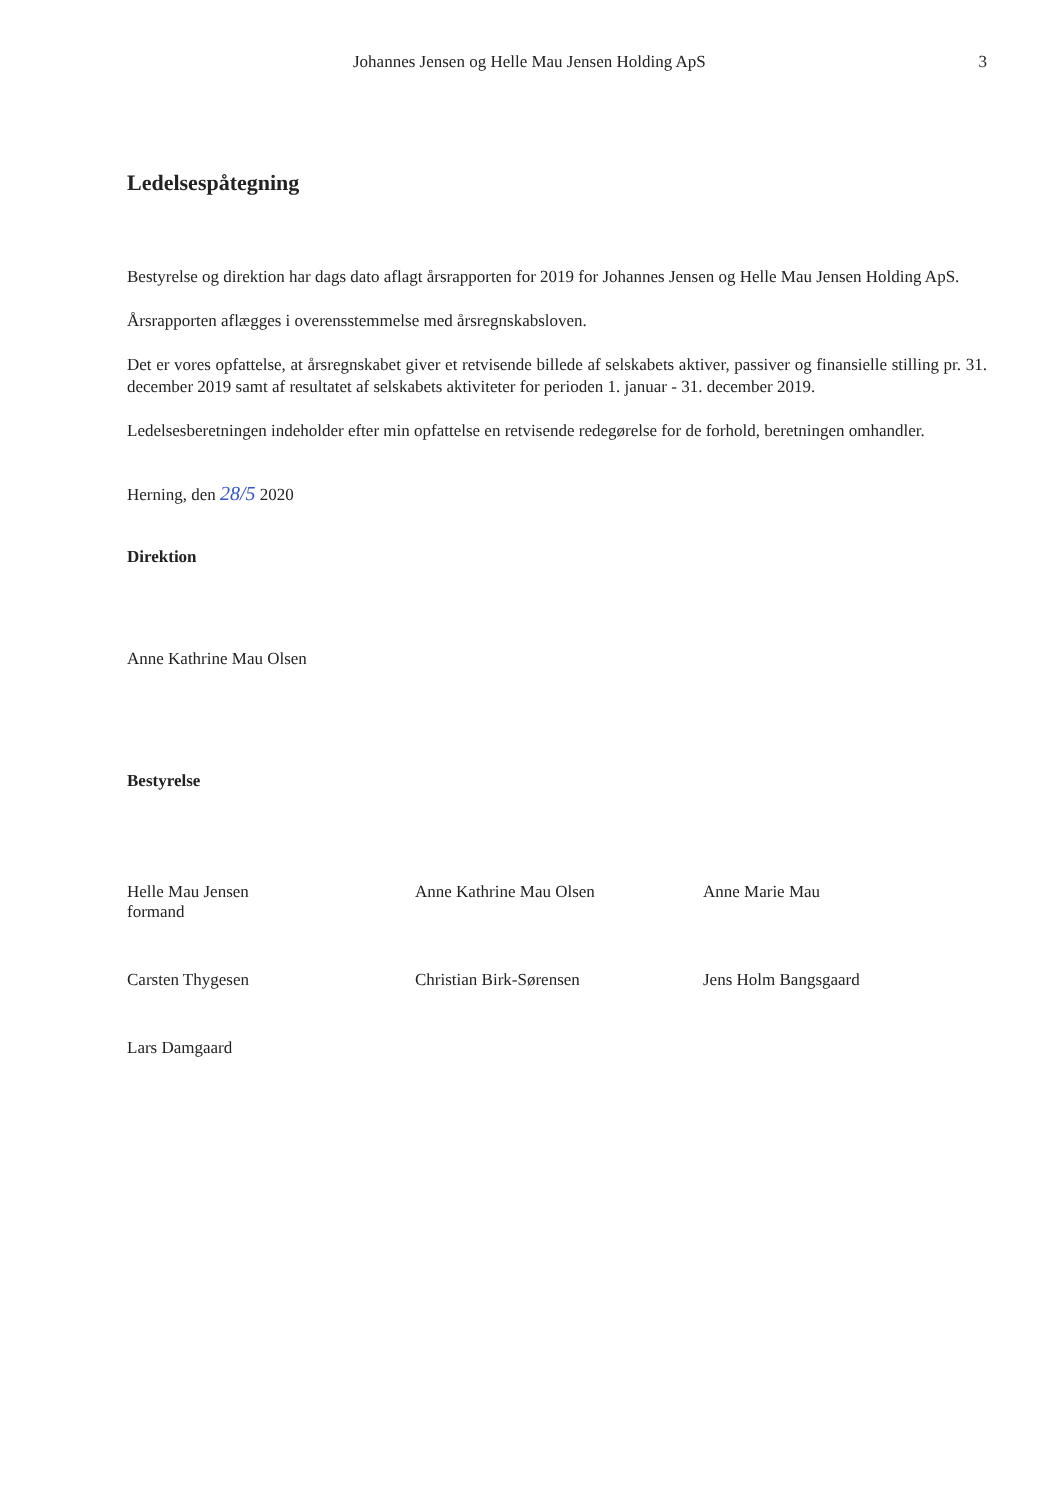Johannes Jensen og Helle Mau Jensen Holding ApS 3
Ledelsespåtegning
Bestyrelse og direktion har dags dato aflagt årsrapporten for 2019 for Johannes Jensen og Helle Mau Jensen Holding ApS.
Årsrapporten aflægges i overensstemmelse med årsregnskabsloven.
Det er vores opfattelse, at årsregnskabet giver et retvisende billede af selskabets aktiver, passiver og finansielle stilling pr. 31. december 2019 samt af resultatet af selskabets aktiviteter for perioden 1. januar - 31. december 2019.
Ledelsesberetningen indeholder efter min opfattelse en retvisende redegørelse for de forhold, beretningen omhandler.
Herning, den 28/5 2020
Direktion
Anne Kathrine Mau Olsen
Bestyrelse
Helle Mau Jensen
formand
Anne Kathrine Mau Olsen
Anne Marie Mau
Carsten Thygesen
Christian Birk-Sørensen
Jens Holm Bangsgaard
Lars Damgaard